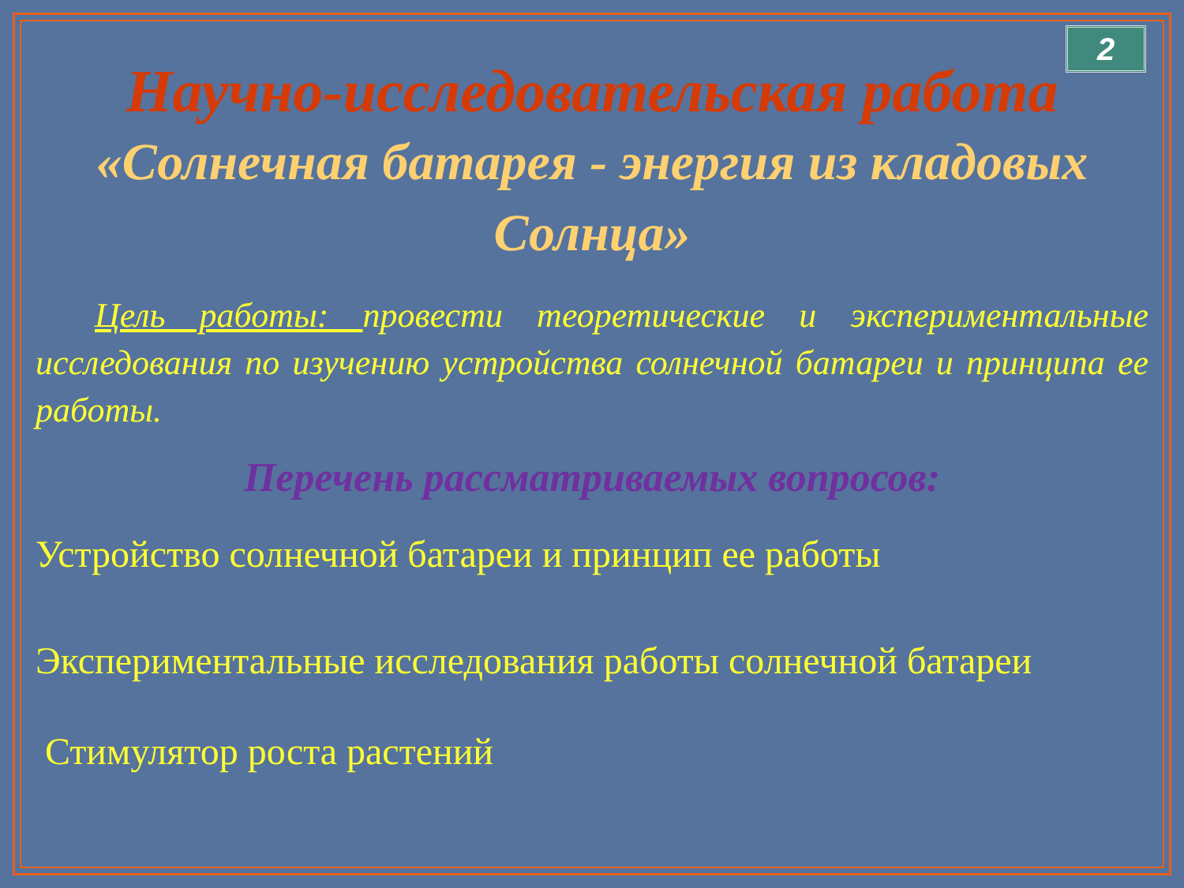2
Научно-исследовательская работа
«Солнечная батарея - энергия из кладовых Солнца»
Цель работы: провести теоретические и экспериментальные исследования по изучению устройства солнечной батареи и принципа ее работы.
Перечень рассматриваемых вопросов:
Устройство солнечной батареи и принцип ее работы
Экспериментальные исследования работы солнечной батареи
Стимулятор роста растений